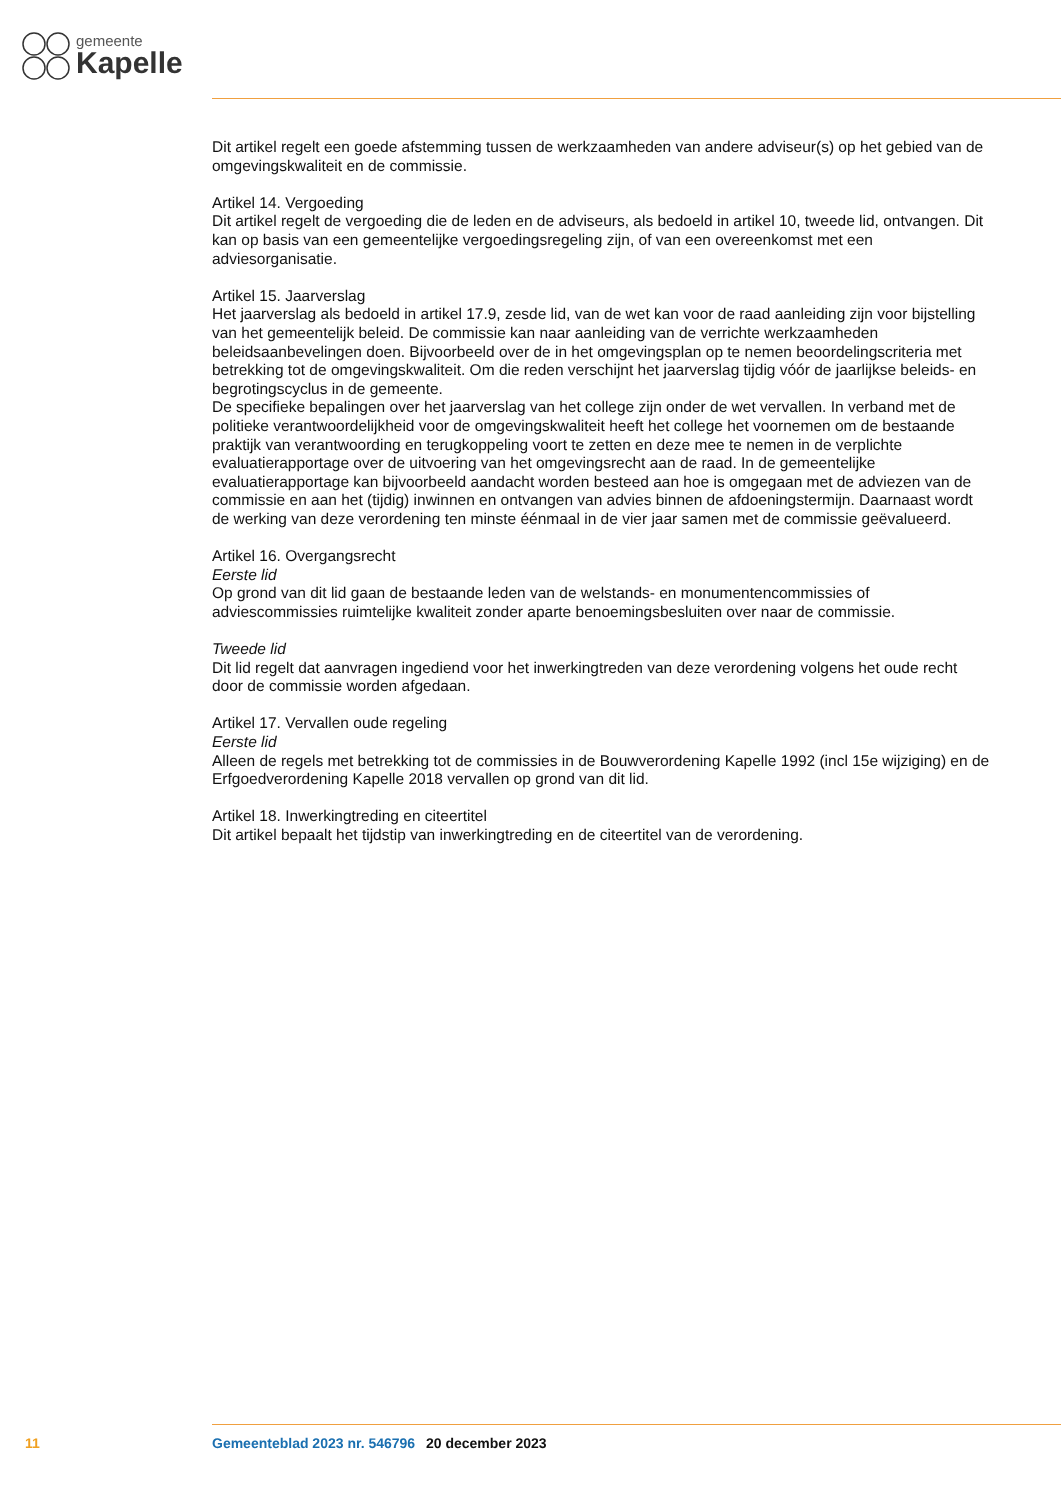gemeente
Kapelle
Dit artikel regelt een goede afstemming tussen de werkzaamheden van andere adviseur(s) op het gebied van de omgevingskwaliteit en de commissie.
Artikel 14. Vergoeding
Dit artikel regelt de vergoeding die de leden en de adviseurs, als bedoeld in artikel 10, tweede lid, ontvangen. Dit kan op basis van een gemeentelijke vergoedingsregeling zijn, of van een overeenkomst met een adviesorganisatie.
Artikel 15. Jaarverslag
Het jaarverslag als bedoeld in artikel 17.9, zesde lid, van de wet kan voor de raad aanleiding zijn voor bijstelling van het gemeentelijk beleid. De commissie kan naar aanleiding van de verrichte werkzaamheden beleidsaanbevelingen doen. Bijvoorbeeld over de in het omgevingsplan op te nemen beoordelingscriteria met betrekking tot de omgevingskwaliteit. Om die reden verschijnt het jaarverslag tijdig vóór de jaarlijkse beleids- en begrotingscyclus in de gemeente.
De specifieke bepalingen over het jaarverslag van het college zijn onder de wet vervallen. In verband met de politieke verantwoordelijkheid voor de omgevingskwaliteit heeft het college het voornemen om de bestaande praktijk van verantwoording en terugkoppeling voort te zetten en deze mee te nemen in de verplichte evaluatierapportage over de uitvoering van het omgevingsrecht aan de raad. In de gemeentelijke evaluatierapportage kan bijvoorbeeld aandacht worden besteed aan hoe is omgegaan met de adviezen van de commissie en aan het (tijdig) inwinnen en ontvangen van advies binnen de afdoeningstermijn. Daarnaast wordt de werking van deze verordening ten minste éénmaal in de vier jaar samen met de commissie geëvalueerd.
Artikel 16. Overgangsrecht
Eerste lid
Op grond van dit lid gaan de bestaande leden van de welstands- en monumentencommissies of adviescommissies ruimtelijke kwaliteit zonder aparte benoemingsbesluiten over naar de commissie.
Tweede lid
Dit lid regelt dat aanvragen ingediend voor het inwerkingtreden van deze verordening volgens het oude recht door de commissie worden afgedaan.
Artikel 17. Vervallen oude regeling
Eerste lid
Alleen de regels met betrekking tot de commissies in de Bouwverordening Kapelle 1992 (incl 15e wijziging) en de Erfgoedverordening Kapelle 2018 vervallen op grond van dit lid.
Artikel 18. Inwerkingtreding en citeertitel
Dit artikel bepaalt het tijdstip van inwerkingtreding en de citeertitel van de verordening.
11 Gemeenteblad 2023 nr. 546796 20 december 2023